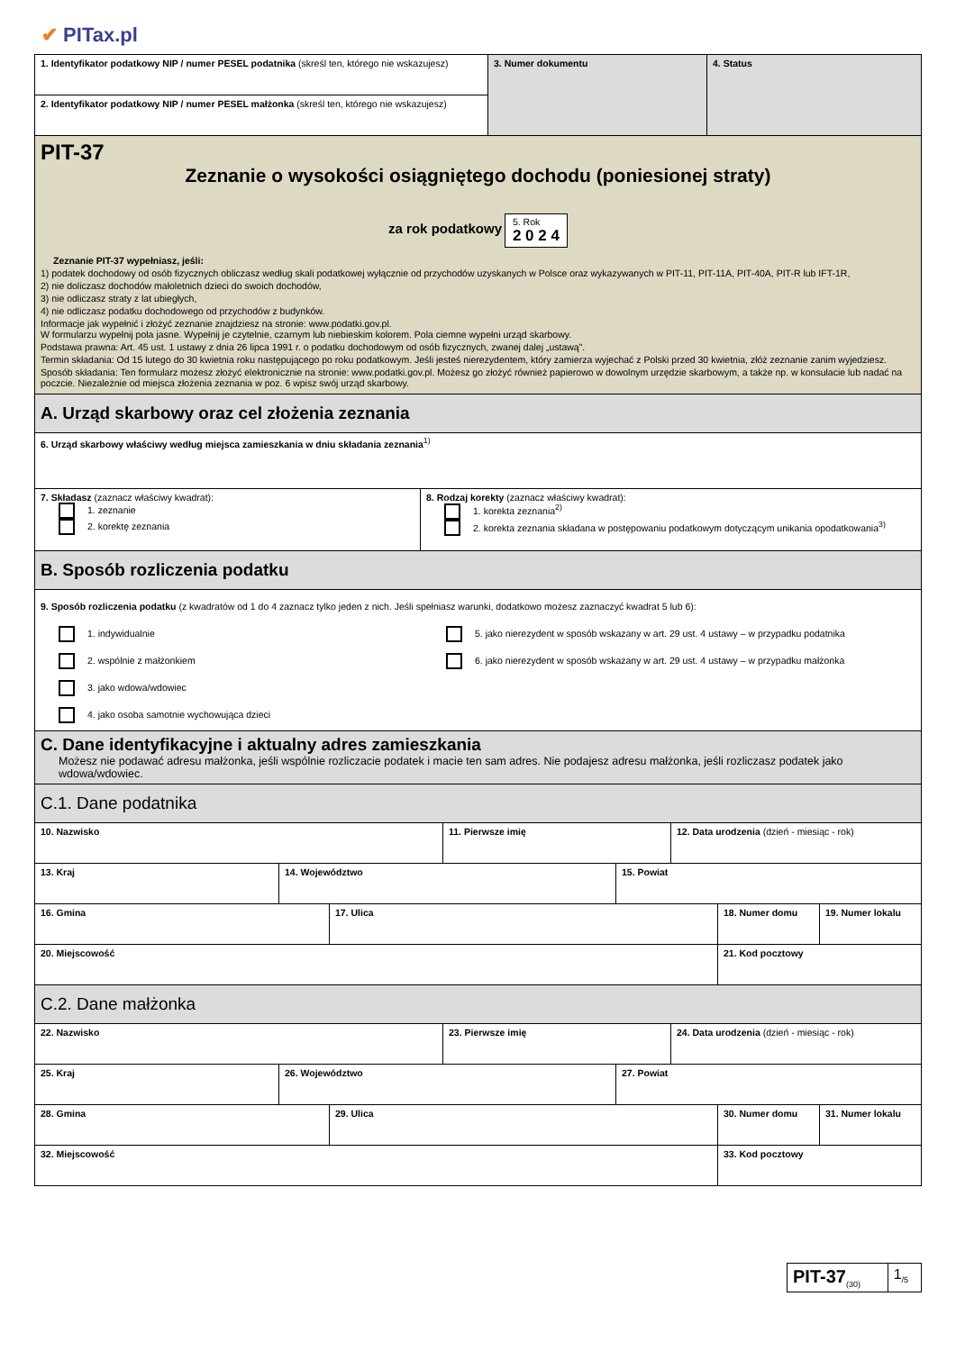✔ PITax.pl
| 1. Identyfikator podatkowy NIP / numer PESEL podatnika (skreśl ten, którego nie wskazujesz) | 3. Numer dokumentu | 4. Status |
| 2. Identyfikator podatkowy NIP / numer PESEL małżonka (skreśl ten, którego nie wskazujesz) | | |
| PIT-37 Zeznanie o wysokości osiągniętego dochodu (poniesionej straty) za rok podatkowy 5. Rok 2 0 2 4 Zeznanie PIT-37 wypełniasz, jeśli: 1) podatek dochodowy od osób fizycznych obliczasz według skali podatkowej wyłącznie od przychodów uzyskanych w Polsce oraz wykazywanych w PIT-11, PIT-11A, PIT-40A, PIT-R lub IFT-1R, 2) nie doliczasz dochodów małoletnich dzieci do swoich dochodów, 3) nie odliczasz straty z lat ubiegłych, 4) nie odliczasz podatku dochodowego od przychodów z budynków. Informacje jak wypełnić i złożyć zeznanie znajdziesz na stronie: www.podatki.gov.pl. W formularzu wypełnij pola jasne. Wypełnij je czytelnie, czarnym lub niebieskim kolorem. Pola ciemne wypełni urząd skarbowy. Podstawa prawna: Art. 45 ust. 1 ustawy z dnia 26 lipca 1991 r. o podatku dochodowym od osób fizycznych, zwanej dalej „ustawą”. Termin składania: Od 15 lutego do 30 kwietnia roku następującego po roku podatkowym. Jeśli jesteś nierezydentem, który zamierza wyjechać z Polski przed 30 kwietnia, złóż zeznanie zanim wyjedziesz. Sposób składania: Ten formularz możesz złożyć elektronicznie na stronie: www.podatki.gov.pl. Możesz go złożyć również papierowo w dowolnym urzędzie skarbowym, a także np. w konsulacie lub nadać na poczcie. Niezależnie od miejsca złożenia zeznania w poz. 6 wpisz swój urząd skarbowy. | | |
A. Urząd skarbowy oraz cel złożenia zeznania
| 6. Urząd skarbowy właściwy według miejsca zamieszkania w dniu składania zeznania<sup>1)</sup> | |
| 7. Składasz (zaznacz właściwy kwadrat): 1. zeznanie 2. korektę zeznania | 8. Rodzaj korekty (zaznacz właściwy kwadrat): 1. korekta zeznania<sup>2)</sup> 2. korekta zeznania składana w postępowaniu podatkowym dotyczącym unikania opodatkowania<sup>3)</sup> |
B. Sposób rozliczenia podatku
| 9. Sposób rozliczenia podatku (z kwadratów od 1 do 4 zaznacz tylko jeden z nich. Jeśli spełniasz warunki, dodatkowo możesz zaznaczyć kwadrat 5 lub 6): 1. indywidualnie 2. wspólnie z małżonkiem 3. jako wdowa/wdowiec 4. jako osoba samotnie wychowująca dzieci 5. jako nierezydent w sposób wskazany w art. 29 ust. 4 ustawy – w przypadku podatnika 6. jako nierezydent w sposób wskazany w art. 29 ust. 4 ustawy – w przypadku małżonka |
C. Dane identyfikacyjne i aktualny adres zamieszkania
Możesz nie podawać adresu małżonka, jeśli wspólnie rozliczacie podatek i macie ten sam adres. Nie podajesz adresu małżonka, jeśli rozliczasz podatek jako wdowa/wdowiec.
C.1. Dane podatnika
| 10. Nazwisko | 11. Pierwsze imię | 12. Data urodzenia (dzień - miesiąc - rok) |
| 13. Kraj | 14. Województwo | 15. Powiat |
| 16. Gminа | 17. Ulica | 18. Numer domu | 19. Numer lokalu |
| 20. Miejscowość | | 21. Kod pocztowy | |
C.2. Dane małżonka
| 22. Nazwisko | 23. Pierwsze imię | 24. Data urodzenia (dzień - miesiąc - rok) |
| 25. Kraj | 26. Województwo | 27. Powiat |
| 28. Gmina | 29. Ulica | 30. Numer domu | 31. Numer lokalu |
| 32. Miejscowość | | 33. Kod pocztowy | |
| PIT-37<sub>(30)</sub> | 1<sub>/5</sub> |